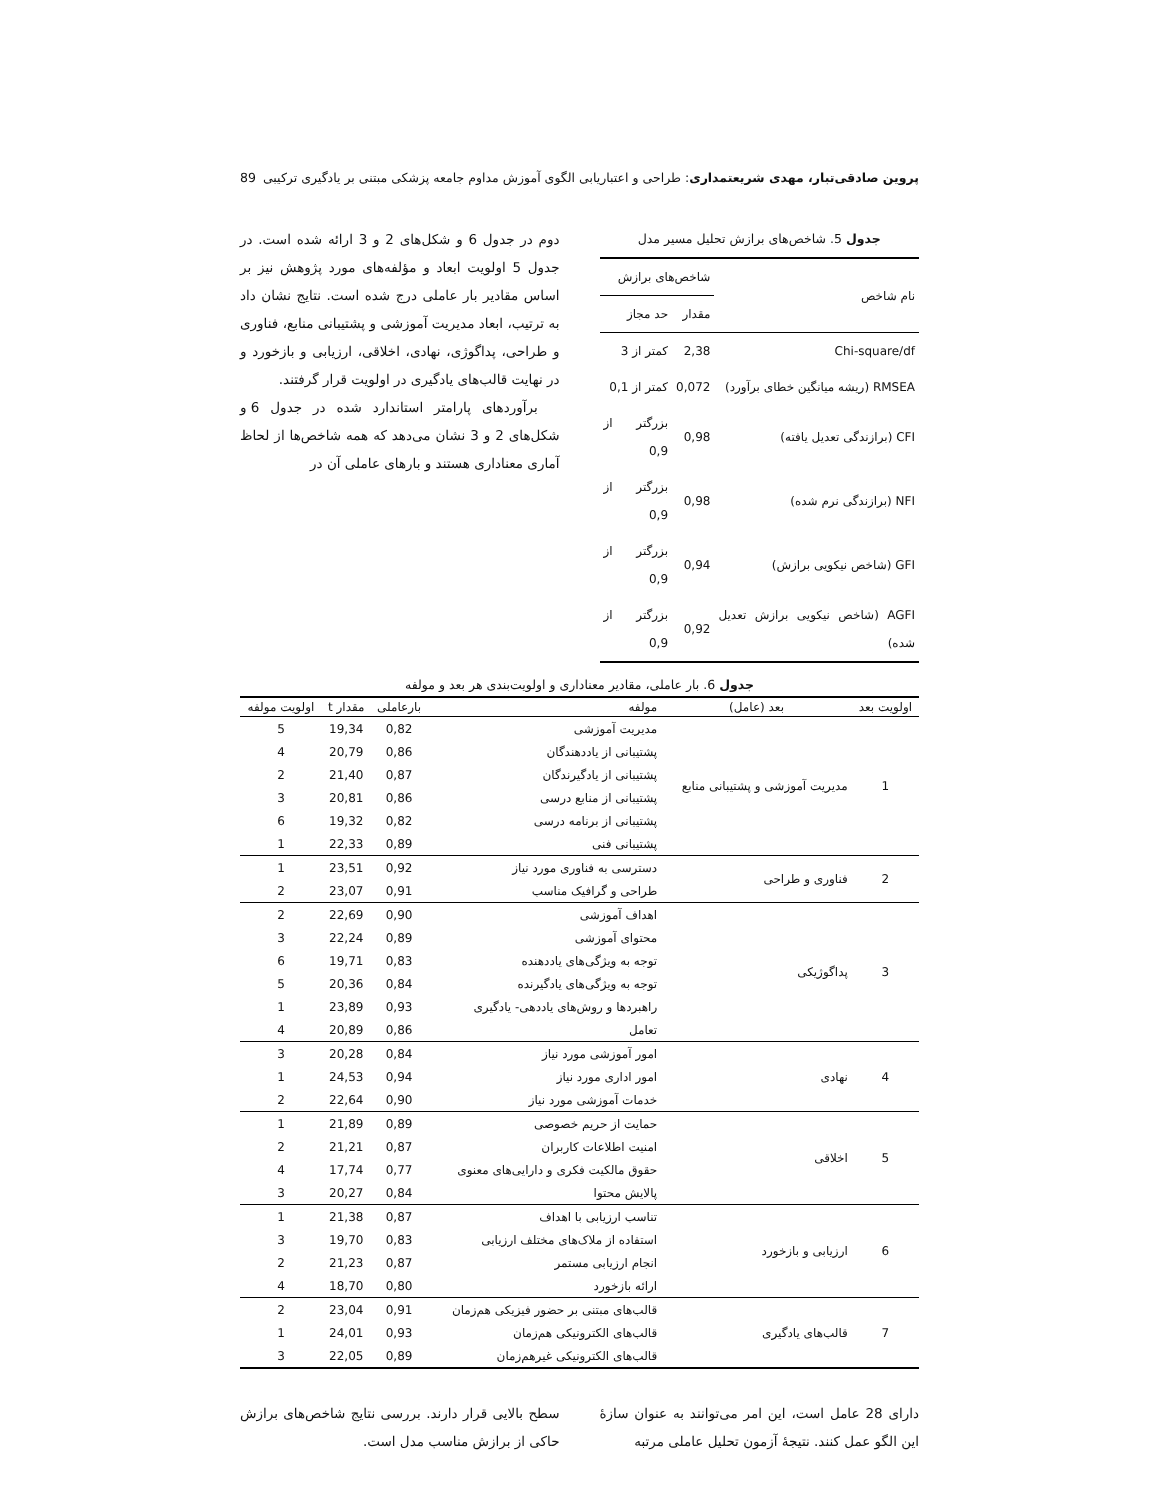پروین صادقی‌تبار، مهدی شریعتمداری: طراحی و اعتباریابی الگوی آموزش مداوم جامعه پزشکی مبتنی بر یادگیری ترکیبی 89
جدول 5. شاخص‌های برازش تحلیل مسیر مدل
| نام شاخص | شاخص‌های برازش | |
| --- | --- | --- |
| | مقدار | حد مجاز |
| Chi-square/df | 2,38 | کمتر از 3 |
| RMSEA (ریشه میانگین خطای برآورد) | 0,072 | کمتر از 0,1 |
| CFI (برازندگی تعدیل یافته) | 0,98 | بزرگتر از 0,9 |
| NFI (برازندگی نرم شده) | 0,98 | بزرگتر از 0,9 |
| GFI (شاخص نیکویی برازش) | 0,94 | بزرگتر از 0,9 |
| AGFI (شاخص نیکویی برازش تعدیل شده) | 0,92 | بزرگتر از 0,9 |
دوم در جدول 6 و شکل‌های 2 و 3 ارائه شده است. در جدول 5 اولویت ابعاد و مؤلفه‌های مورد پژوهش نیز بر اساس مقادیر بار عاملی درج شده است. نتایج نشان داد به ترتیب، ابعاد مدیریت آموزشی و پشتیبانی منابع، فناوری و طراحی، پداگوژی، نهادی، اخلاقی، ارزیابی و بازخورد و در نهایت قالب‌های یادگیری در اولویت قرار گرفتند.
برآوردهای پارامتر استاندارد شده در جدول 6 و شکل‌های 2 و 3 نشان می‌دهد که همه شاخص‌ها از لحاظ آماری معناداری هستند و بارهای عاملی آن در
جدول 6. بار عاملی، مقادیر معناداری و اولویت‌بندی هر بعد و مولفه
| اولویت بعد | بعد (عامل) | مولفه | بارعاملی | مقدار t | اولویت مولفه |
| --- | --- | --- | --- | --- | --- |
| 1 | مدیریت آموزشی و پشتیبانی منابع | مدیریت آموزشی | 0,82 | 19,34 | 5 |
| | | پشتیبانی از یاددهندگان | 0,86 | 20,79 | 4 |
| | | پشتیبانی از یادگیرندگان | 0,87 | 21,40 | 2 |
| | | پشتیبانی از منابع درسی | 0,86 | 20,81 | 3 |
| | | پشتیبانی از برنامه درسی | 0,82 | 19,32 | 6 |
| | | پشتیبانی فنی | 0,89 | 22,33 | 1 |
| 2 | فناوری و طراحی | دسترسی به فناوری مورد نیاز | 0,92 | 23,51 | 1 |
| | | طراحی و گرافیک مناسب | 0,91 | 23,07 | 2 |
| 3 | پداگوژیکی | اهداف آموزشی | 0,90 | 22,69 | 2 |
| | | محتوای آموزشی | 0,89 | 22,24 | 3 |
| | | توجه به ویژگی‌های یاددهنده | 0,83 | 19,71 | 6 |
| | | توجه به ویژگی‌های یادگیرنده | 0,84 | 20,36 | 5 |
| | | راهبردها و روش‌های یاددهی- یادگیری | 0,93 | 23,89 | 1 |
| | | تعامل | 0,86 | 20,89 | 4 |
| 4 | نهادی | امور آموزشی مورد نیاز | 0,84 | 20,28 | 3 |
| | | امور اداری مورد نیاز | 0,94 | 24,53 | 1 |
| | | خدمات آموزشی مورد نیاز | 0,90 | 22,64 | 2 |
| 5 | اخلاقی | حمایت از حریم خصوصی | 0,89 | 21,89 | 1 |
| | | امنیت اطلاعات کاربران | 0,87 | 21,21 | 2 |
| | | حقوق مالکیت فکری و دارایی‌های معنوی | 0,77 | 17,74 | 4 |
| | | پالایش محتوا | 0,84 | 20,27 | 3 |
| 6 | ارزیابی و بازخورد | تناسب ارزیابی با اهداف | 0,87 | 21,38 | 1 |
| | | استفاده از ملاک‌های مختلف ارزیابی | 0,83 | 19,70 | 3 |
| | | انجام ارزیابی مستمر | 0,87 | 21,23 | 2 |
| | | ارائه بازخورد | 0,80 | 18,70 | 4 |
| 7 | قالب‌های یادگیری | قالب‌های مبتنی بر حضور فیزیکی هم‌زمان | 0,91 | 23,04 | 2 |
| | | قالب‌های الکترونیکی هم‌زمان | 0,93 | 24,01 | 1 |
| | | قالب‌های الکترونیکی غیرهم‌زمان | 0,89 | 22,05 | 3 |
دارای 28 عامل است، این امر می‌توانند به عنوان سازۀ این الگو عمل کنند. نتیجۀ آزمون تحلیل عاملی مرتبه
سطح بالایی قرار دارند. بررسی نتایج شاخص‌های برازش حاکی از برازش مناسب مدل است.